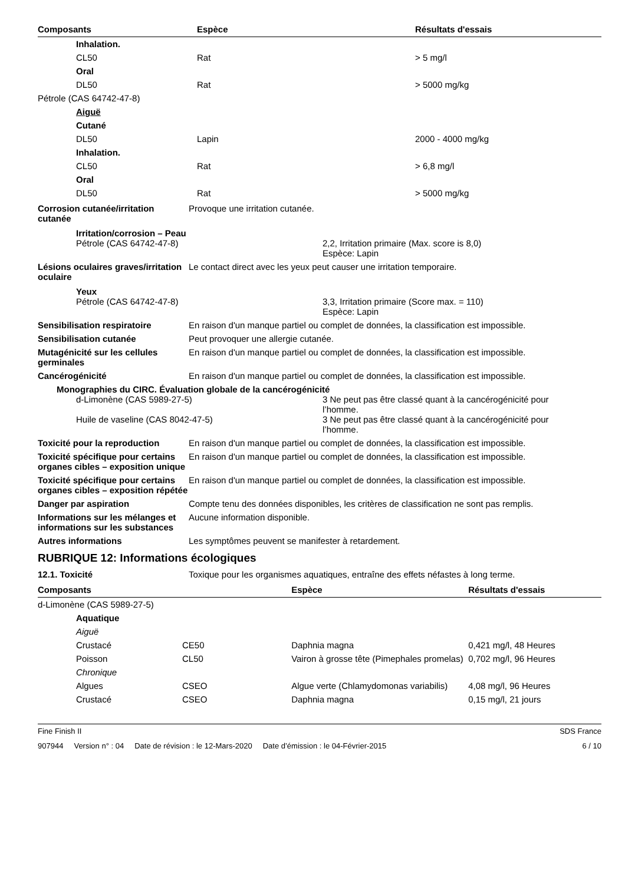| Composants | Espèce | Résultats d'essais |
| --- | --- | --- |
| Inhalation. | | |
| CL50 | Rat | > 5 mg/l |
| Oral | | |
| DL50 | Rat | > 5000 mg/kg |
| Pétrole (CAS 64742-47-8) | | |
| Aiguë | | |
| Cutané | | |
| DL50 | Lapin | 2000 - 4000 mg/kg |
| Inhalation. | | |
| CL50 | Rat | > 6,8 mg/l |
| Oral | | |
| DL50 | Rat | > 5000 mg/kg |
Corrosion cutanée/irritation cutanée
Provoque une irritation cutanée.
Irritation/corrosion – Peau
Pétrole (CAS 64742-47-8) 2,2, Irritation primaire (Max. score is 8,0)
Espèce: Lapin
Lésions oculaires graves/irritation oculaire
Le contact direct avec les yeux peut causer une irritation temporaire.
Yeux
Pétrole (CAS 64742-47-8) 3,3, Irritation primaire (Score max. = 110)
Espèce: Lapin
Sensibilisation respiratoire En raison d'un manque partiel ou complet de données, la classification est impossible.
Sensibilisation cutanée Peut provoquer une allergie cutanée.
Mutagénicité sur les cellules germinales
En raison d'un manque partiel ou complet de données, la classification est impossible.
Cancérogénicité En raison d'un manque partiel ou complet de données, la classification est impossible.
Monographies du CIRC. Évaluation globale de la cancérogénicité
d-Limonène (CAS 5989-27-5) 3 Ne peut pas être classé quant à la cancérogénicité pour
l’homme.
Huile de vaseline (CAS 8042-47-5) 3 Ne peut pas être classé quant à la cancérogénicité pour
l’homme.
Toxicité pour la reproduction
En raison d'un manque partiel ou complet de données, la classification est impossible.
Toxicité spécifique pour certains organes cibles – exposition unique
En raison d'un manque partiel ou complet de données, la classification est impossible.
Toxicité spécifique pour certains organes cibles – exposition répétée
En raison d'un manque partiel ou complet de données, la classification est impossible.
Danger par aspiration Compte tenu des données disponibles, les critères de classification ne sont pas remplis.
Informations sur les mélanges et informations sur les substances
Aucune information disponible.
Autres informations Les symptômes peuvent se manifester à retardement.
RUBRIQUE 12: Informations écologiques
12.1. Toxicité Toxique pour les organismes aquatiques, entraîne des effets néfastes à long terme.
| Composants | | Espèce | Résultats d'essais |
| --- | --- | --- | --- |
| d-Limonène (CAS 5989-27-5) | | | |
| Aquatique | | | |
| Aiguë | | | |
| Crustacé | CE50 | Daphnia magna | 0,421 mg/l, 48 Heures |
| Poisson | CL50 | Vairon à grosse tête (Pimephales promelas) | 0,702 mg/l, 96 Heures |
| Chronique | | | |
| Algues | CSEO | Algue verte (Chlamydomonas variabilis) | 4,08 mg/l, 96 Heures |
| Crustacé | CSEO | Daphnia magna | 0,15 mg/l, 21 jours |
Fine Finish II SDS France
907944 Version n° : 04 Date de révision : le 12-Mars-2020 Date d’émission : le 04-Février-2015 6 / 10